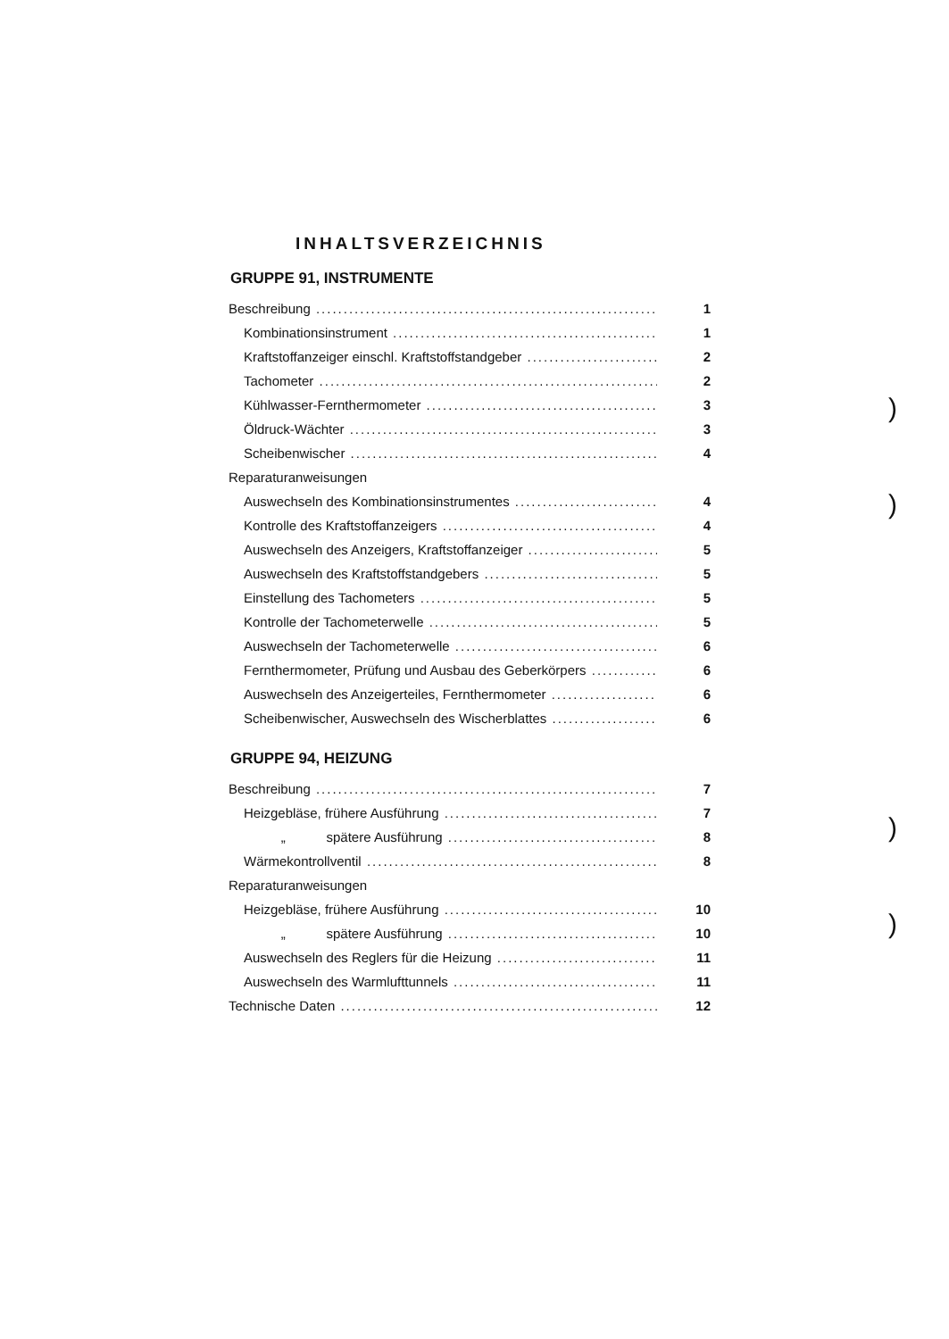INHALTSVERZEICHNIS
GRUPPE 91, INSTRUMENTE
Beschreibung 1
Kombinationsinstrument 1
Kraftstoffanzeiger einschl. Kraftstoffstandgeber 2
Tachometer 2
Kühlwasser-Fernthermometer 3
Öldruck-Wächter 3
Scheibenwischer 4
Reparaturanweisungen
Auswechseln des Kombinationsinstrumentes 4
Kontrolle des Kraftstoffanzeigers 4
Auswechseln des Anzeigers, Kraftstoffanzeiger 5
Auswechseln des Kraftstoffstandgebers 5
Einstellung des Tachometers 5
Kontrolle der Tachometerwelle 5
Auswechseln der Tachometerwelle 6
Fernthermometer, Prüfung und Ausbau des Geberkörpers 6
Auswechseln des Anzeigerteiles, Fernthermometer 6
Scheibenwischer, Auswechseln des Wischerblattes 6
GRUPPE 94, HEIZUNG
Beschreibung 7
Heizgebläse, frühere Ausführung 7
„ spätere Ausführung 8
Wärmekontrollventil 8
Reparaturanweisungen
Heizgebläse, frühere Ausführung 10
„ spätere Ausführung 10
Auswechseln des Reglers für die Heizung 11
Auswechseln des Warmlufttunnels 11
Technische Daten 12
)
)
)
)